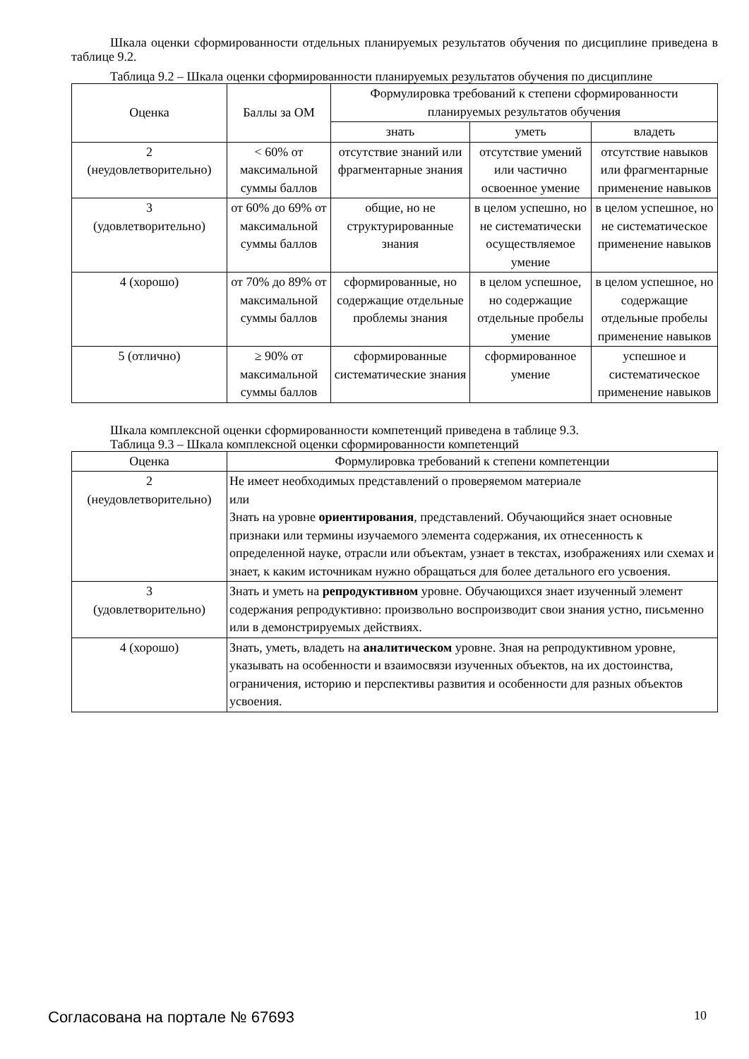Шкала оценки сформированности отдельных планируемых результатов обучения по дисциплине приведена в таблице 9.2.
Таблица 9.2 – Шкала оценки сформированности планируемых результатов обучения по дисциплине
| Оценка | Баллы за ОМ | Формулировка требований к степени сформированности планируемых результатов обучения | | |
| --- | --- | --- | --- | --- |
| | | знать | уметь | владеть |
| 2 (неудовлетворительно) | < 60% от максимальной суммы баллов | отсутствие знаний или фрагментарные знания | отсутствие умений или частично освоенное умение | отсутствие навыков или фрагментарные применение навыков |
| 3 (удовлетворительно) | от 60% до 69% от максимальной суммы баллов | общие, но не структурированные знания | в целом успешно, но не систематически осуществляемое умение | в целом успешное, но не систематическое применение навыков |
| 4 (хорошо) | от 70% до 89% от максимальной суммы баллов | сформированные, но содержащие отдельные проблемы знания | в целом успешное, но содержащие отдельные пробелы умение | в целом успешное, но содержащие отдельные пробелы применение навыков |
| 5 (отлично) | ≥ 90% от максимальной суммы баллов | сформированные систематические знания | сформированное умение | успешное и систематическое применение навыков |
Шкала комплексной оценки сформированности компетенций приведена в таблице 9.3.
Таблица 9.3 – Шкала комплексной оценки сформированности компетенций
| Оценка | Формулировка требований к степени компетенции |
| --- | --- |
| 2 (неудовлетворительно) | Не имеет необходимых представлений о проверяемом материале или Знать на уровне ориентирования , представлений. Обучающийся знает основные признаки или термины изучаемого элемента содержания, их отнесенность к определенной науке, отрасли или объектам, узнает в текстах, изображениях или схемах и знает, к каким источникам нужно обращаться для более детального его усвоения. |
| 3 (удовлетворительно) | Знать и уметь на репродуктивном уровне. Обучающихся знает изученный элемент содержания репродуктивно: произвольно воспроизводит свои знания устно, письменно или в демонстрируемых действиях. |
| 4 (хорошо) | Знать, уметь, владеть на аналитическом уровне. Зная на репродуктивном уровне, указывать на особенности и взаимосвязи изученных объектов, на их достоинства, ограничения, историю и перспективы развития и особенности для разных объектов усвоения. |
Согласована на портале № 67693 10